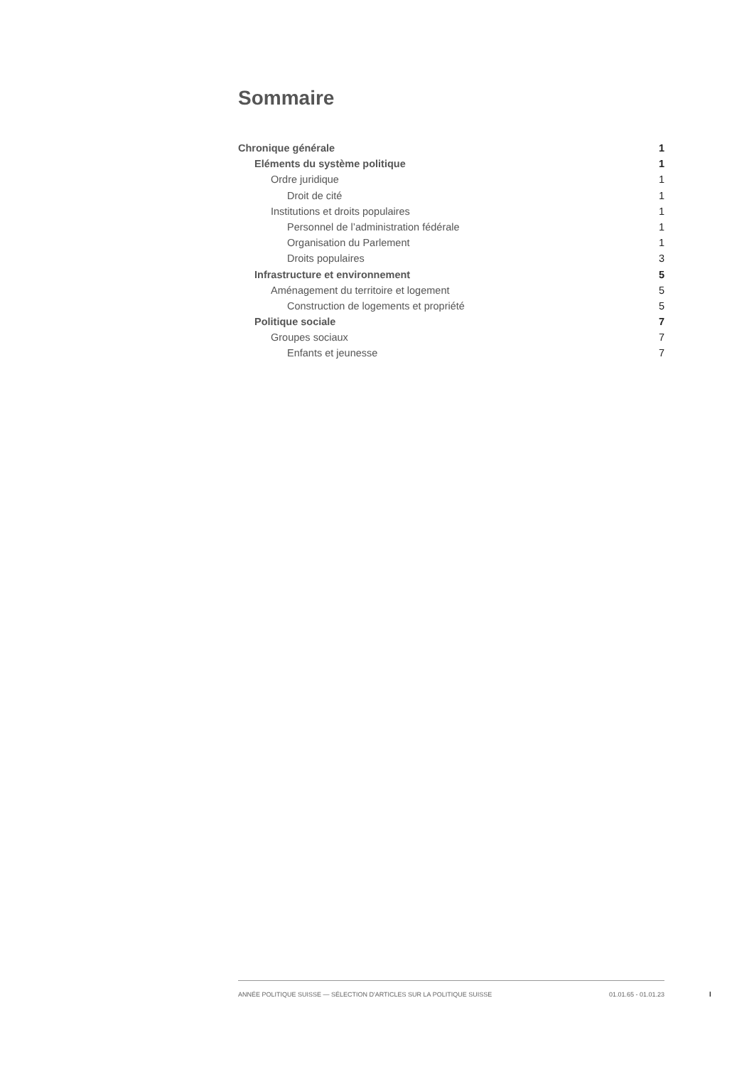Sommaire
Chronique générale 1
Eléments du système politique 1
Ordre juridique 1
Droit de cité 1
Institutions et droits populaires 1
Personnel de l’administration fédérale 1
Organisation du Parlement 1
Droits populaires 3
Infrastructure et environnement 5
Aménagement du territoire et logement 5
Construction de logements et propriété 5
Politique sociale 7
Groupes sociaux 7
Enfants et jeunesse 7
ANNÉE POLITIQUE SUISSE — SÉLECTION D'ARTICLES SUR LA POLITIQUE SUISSE 01.01.65 - 01.01.23
I